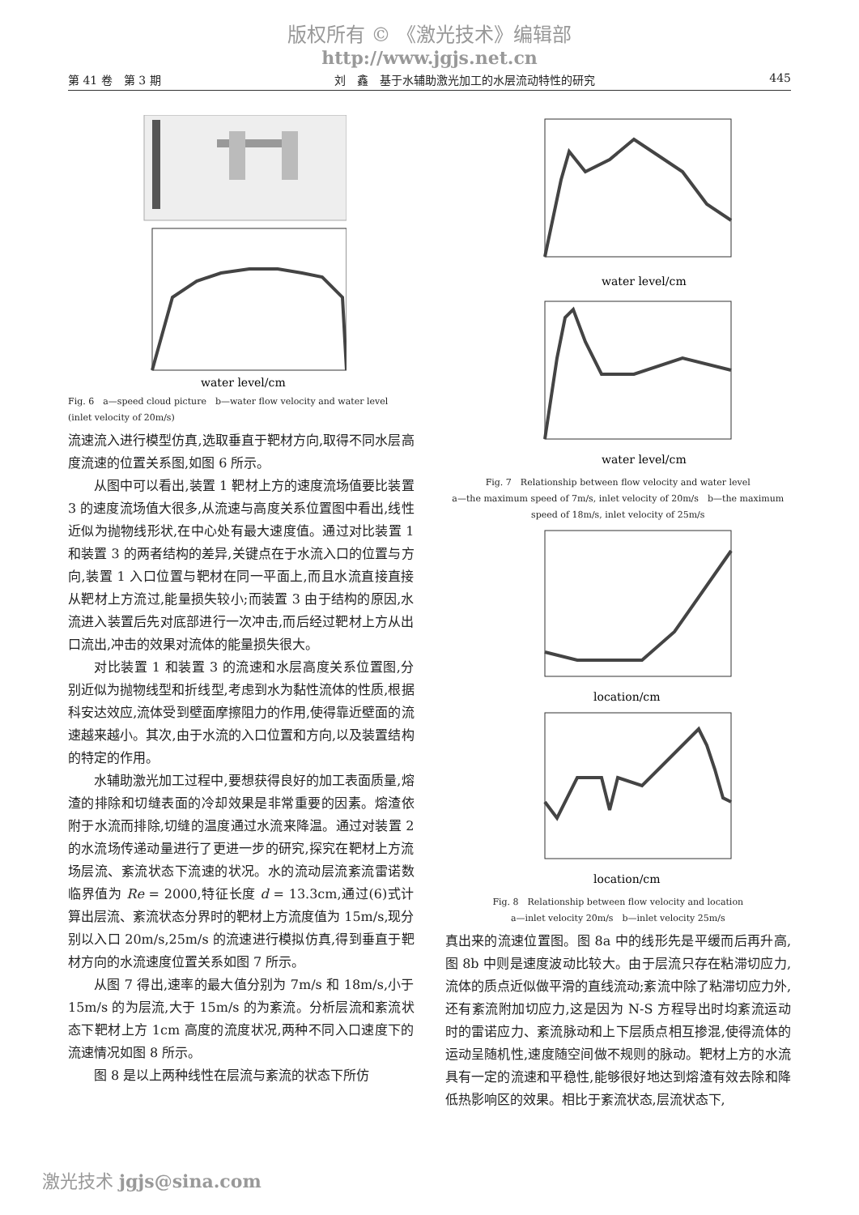版权所有 © 《激光技术》编辑部
http://www.jgjs.net.cn
第 41 卷　第 3 期 刘　鑫　基于水辅助激光加工的水层流动特性的研究 445
water level/cm
Fig. 6　a—speed cloud picture　b—water flow velocity and water level (inlet velocity of 20m/s)
流速流入进行模型仿真,选取垂直于靶材方向,取得不同水层高度流速的位置关系图,如图 6 所示。
从图中可以看出,装置 1 靶材上方的速度流场值要比装置 3 的速度流场值大很多,从流速与高度关系位置图中看出,线性近似为抛物线形状,在中心处有最大速度值。通过对比装置 1 和装置 3 的两者结构的差异,关键点在于水流入口的位置与方向,装置 1 入口位置与靶材在同一平面上,而且水流直接直接从靶材上方流过,能量损失较小;而装置 3 由于结构的原因,水流进入装置后先对底部进行一次冲击,而后经过靶材上方从出口流出,冲击的效果对流体的能量损失很大。
对比装置 1 和装置 3 的流速和水层高度关系位置图,分别近似为抛物线型和折线型,考虑到水为黏性流体的性质,根据科安达效应,流体受到壁面摩擦阻力的作用,使得靠近壁面的流速越来越小。其次,由于水流的入口位置和方向,以及装置结构的特定的作用。
水辅助激光加工过程中,要想获得良好的加工表面质量,熔渣的排除和切缝表面的冷却效果是非常重要的因素。熔渣依附于水流而排除,切缝的温度通过水流来降温。通过对装置 2 的水流场传递动量进行了更进一步的研究,探究在靶材上方流场层流、紊流状态下流速的状况。水的流动层流紊流雷诺数临界值为 Re = 2000,特征长度 d = 13.3cm,通过(6)式计算出层流、紊流状态分界时的靶材上方流度值为 15m/s,现分别以入口 20m/s,25m/s 的流速进行模拟仿真,得到垂直于靶材方向的水流速度位置关系如图 7 所示。
从图 7 得出,速率的最大值分别为 7m/s 和 18m/s,小于 15m/s 的为层流,大于 15m/s 的为紊流。分析层流和紊流状态下靶材上方 1cm 高度的流度状况,两种不同入口速度下的流速情况如图 8 所示。
图 8 是以上两种线性在层流与紊流的状态下所仿
water level/cm
water level/cm
Fig. 7　Relationship between flow velocity and water level
a—the maximum speed of 7m/s, inlet velocity of 20m/s　b—the maximum speed of 18m/s, inlet velocity of 25m/s
location/cm
location/cm
Fig. 8　Relationship between flow velocity and location
a—inlet velocity 20m/s　b—inlet velocity 25m/s
真出来的流速位置图。图 8a 中的线形先是平缓而后再升高,图 8b 中则是速度波动比较大。由于层流只存在粘滞切应力,流体的质点近似做平滑的直线流动;紊流中除了粘滞切应力外,还有紊流附加切应力,这是因为 N-S 方程导出时均紊流运动时的雷诺应力、紊流脉动和上下层质点相互掺混,使得流体的运动呈随机性,速度随空间做不规则的脉动。靶材上方的水流具有一定的流速和平稳性,能够很好地达到熔渣有效去除和降低热影响区的效果。相比于紊流状态,层流状态下,
激光技术 jgjs@sina.com